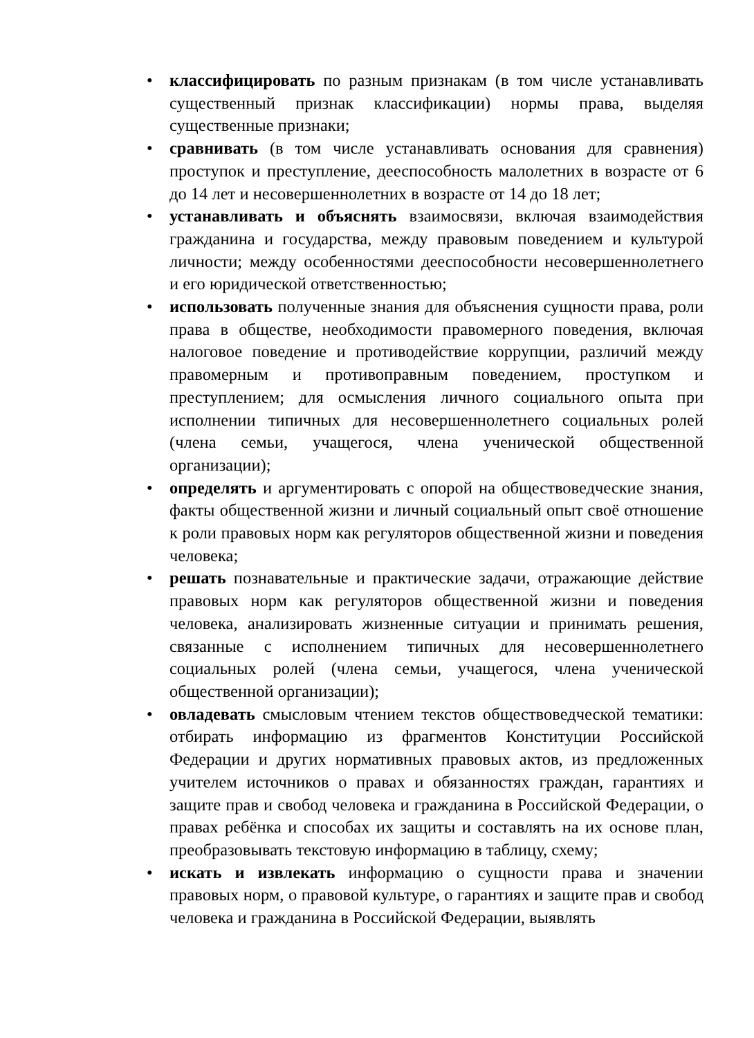• классифицировать по разным признакам (в том числе устанавливать существенный признак классификации) нормы права, выделяя существенные признаки;
• сравнивать (в том числе устанавливать основания для сравнения) проступок и преступление, дееспособность малолетних в возрасте от 6 до 14 лет и несовершеннолетних в возрасте от 14 до 18 лет;
• устанавливать и объяснять взаимосвязи, включая взаимодействия гражданина и государства, между правовым поведением и культурой личности; между особенностями дееспособности несовершеннолетнего и его юридической ответственностью;
• использовать полученные знания для объяснения сущности права, роли права в обществе, необходимости правомерного поведения, включая налоговое поведение и противодействие коррупции, различий между правомерным и противоправным поведением, проступком и преступлением; для осмысления личного социального опыта при исполнении типичных для несовершеннолетнего социальных ролей (члена семьи, учащегося, члена ученической общественной организации);
• определять и аргументировать с опорой на обществоведческие знания, факты общественной жизни и личный социальный опыт своё отношение к роли правовых норм как регуляторов общественной жизни и поведения человека;
• решать познавательные и практические задачи, отражающие действие правовых норм как регуляторов общественной жизни и поведения человека, анализировать жизненные ситуации и принимать решения, связанные с исполнением типичных для несовершеннолетнего социальных ролей (члена семьи, учащегося, члена ученической общественной организации);
• овладевать смысловым чтением текстов обществоведческой тематики: отбирать информацию из фрагментов Конституции Российской Федерации и других нормативных правовых актов, из предложенных учителем источников о правах и обязанностях граждан, гарантиях и защите прав и свобод человека и гражданина в Российской Федерации, о правах ребёнка и способах их защиты и составлять на их основе план, преобразовывать текстовую информацию в таблицу, схему;
• искать и извлекать информацию о сущности права и значении правовых норм, о правовой культуре, о гарантиях и защите прав и свобод человека и гражданина в Российской Федерации, выявлять